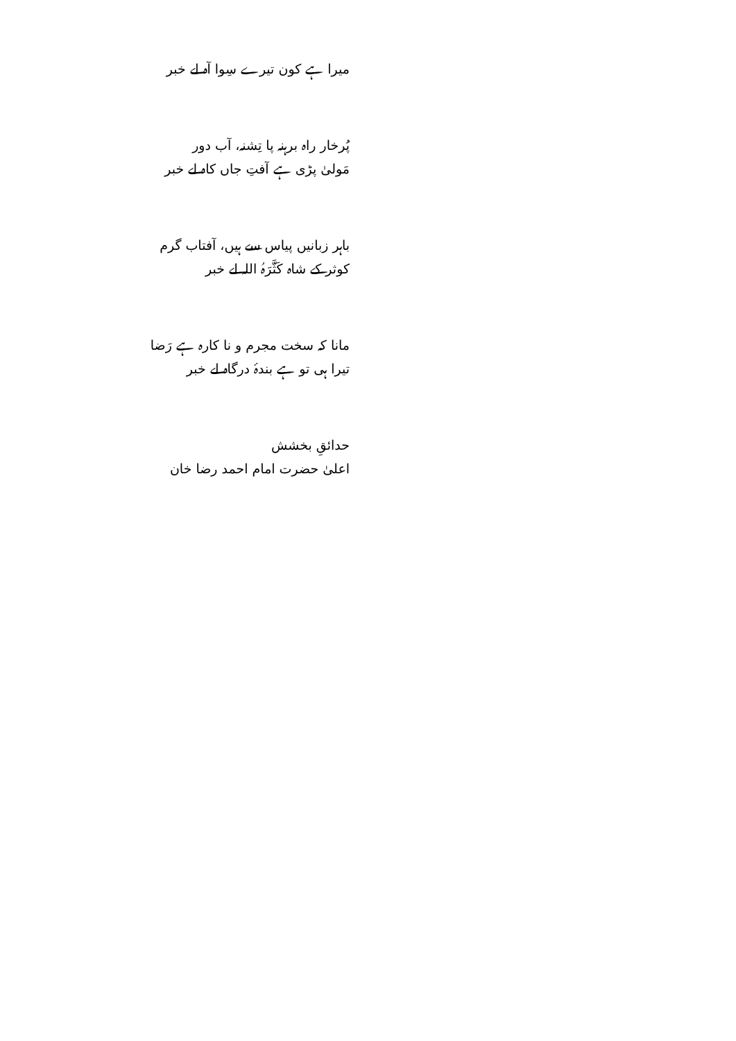میرا ہے کون تیرے سِوا آہ لے خبر
پُرخار راہ برہنہ پا تِشنہ، آب دور
مَولیٰ پڑی ہے آفتِ جاں کاہ لے خبر
باہر زبانیں پیاس سے ہیں، آفتاب گرم
کوثر کے شاہ کَثَّرَہُ اللہ لے خبر
مانا کہ سخت مجرم و نا کارہ ہے رَضا
تیرا ہی تو ہے بندۂ درگاہ لے خبر
حدائقِ بخشش
اعلیٰ حضرت امام احمد رضا خان